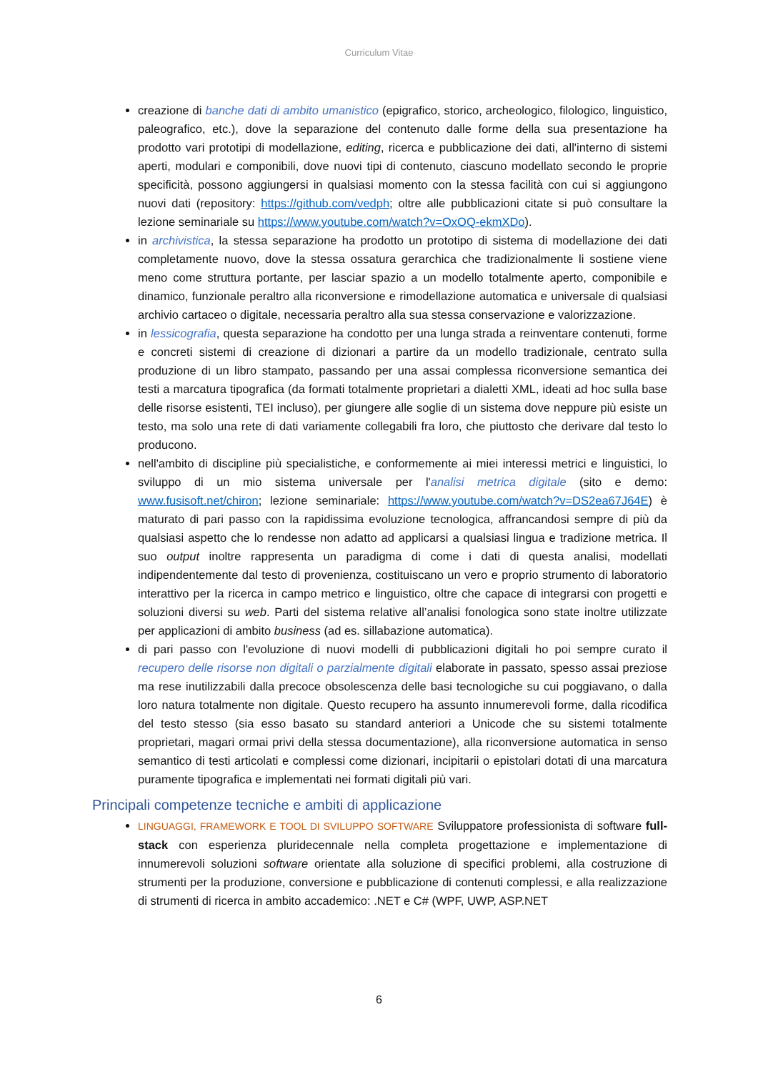Curriculum Vitae
creazione di banche dati di ambito umanistico (epigrafico, storico, archeologico, filologico, linguistico, paleografico, etc.), dove la separazione del contenuto dalle forme della sua presentazione ha prodotto vari prototipi di modellazione, editing, ricerca e pubblicazione dei dati, all'interno di sistemi aperti, modulari e componibili, dove nuovi tipi di contenuto, ciascuno modellato secondo le proprie specificità, possono aggiungersi in qualsiasi momento con la stessa facilità con cui si aggiungono nuovi dati (repository: https://github.com/vedph; oltre alle pubblicazioni citate si può consultare la lezione seminariale su https://www.youtube.com/watch?v=OxOQ-ekmXDo).
in archivistica, la stessa separazione ha prodotto un prototipo di sistema di modellazione dei dati completamente nuovo, dove la stessa ossatura gerarchica che tradizionalmente li sostiene viene meno come struttura portante, per lasciar spazio a un modello totalmente aperto, componibile e dinamico, funzionale peraltro alla riconversione e rimodellazione automatica e universale di qualsiasi archivio cartaceo o digitale, necessaria peraltro alla sua stessa conservazione e valorizzazione.
in lessicografia, questa separazione ha condotto per una lunga strada a reinventare contenuti, forme e concreti sistemi di creazione di dizionari a partire da un modello tradizionale, centrato sulla produzione di un libro stampato, passando per una assai complessa riconversione semantica dei testi a marcatura tipografica (da formati totalmente proprietari a dialetti XML, ideati ad hoc sulla base delle risorse esistenti, TEI incluso), per giungere alle soglie di un sistema dove neppure più esiste un testo, ma solo una rete di dati variamente collegabili fra loro, che piuttosto che derivare dal testo lo producono.
nell'ambito di discipline più specialistiche, e conformemente ai miei interessi metrici e linguistici, lo sviluppo di un mio sistema universale per l'analisi metrica digitale (sito e demo: www.fusisoft.net/chiron; lezione seminariale: https://www.youtube.com/watch?v=DS2ea67J64E) è maturato di pari passo con la rapidissima evoluzione tecnologica, affrancandosi sempre di più da qualsiasi aspetto che lo rendesse non adatto ad applicarsi a qualsiasi lingua e tradizione metrica. Il suo output inoltre rappresenta un paradigma di come i dati di questa analisi, modellati indipendentemente dal testo di provenienza, costituiscano un vero e proprio strumento di laboratorio interattivo per la ricerca in campo metrico e linguistico, oltre che capace di integrarsi con progetti e soluzioni diversi su web. Parti del sistema relative all’analisi fonologica sono state inoltre utilizzate per applicazioni di ambito business (ad es. sillabazione automatica).
di pari passo con l'evoluzione di nuovi modelli di pubblicazioni digitali ho poi sempre curato il recupero delle risorse non digitali o parzialmente digitali elaborate in passato, spesso assai preziose ma rese inutilizzabili dalla precoce obsolescenza delle basi tecnologiche su cui poggiavano, o dalla loro natura totalmente non digitale. Questo recupero ha assunto innumerevoli forme, dalla ricodifica del testo stesso (sia esso basato su standard anteriori a Unicode che su sistemi totalmente proprietari, magari ormai privi della stessa documentazione), alla riconversione automatica in senso semantico di testi articolati e complessi come dizionari, incipitarii o epistolari dotati di una marcatura puramente tipografica e implementati nei formati digitali più vari.
Principali competenze tecniche e ambiti di applicazione
LINGUAGGI, FRAMEWORK E TOOL DI SVILUPPO SOFTWARE Sviluppatore professionista di software full-stack con esperienza pluridecennale nella completa progettazione e implementazione di innumerevoli soluzioni software orientate alla soluzione di specifici problemi, alla costruzione di strumenti per la produzione, conversione e pubblicazione di contenuti complessi, e alla realizzazione di strumenti di ricerca in ambito accademico: .NET e C# (WPF, UWP, ASP.NET
6